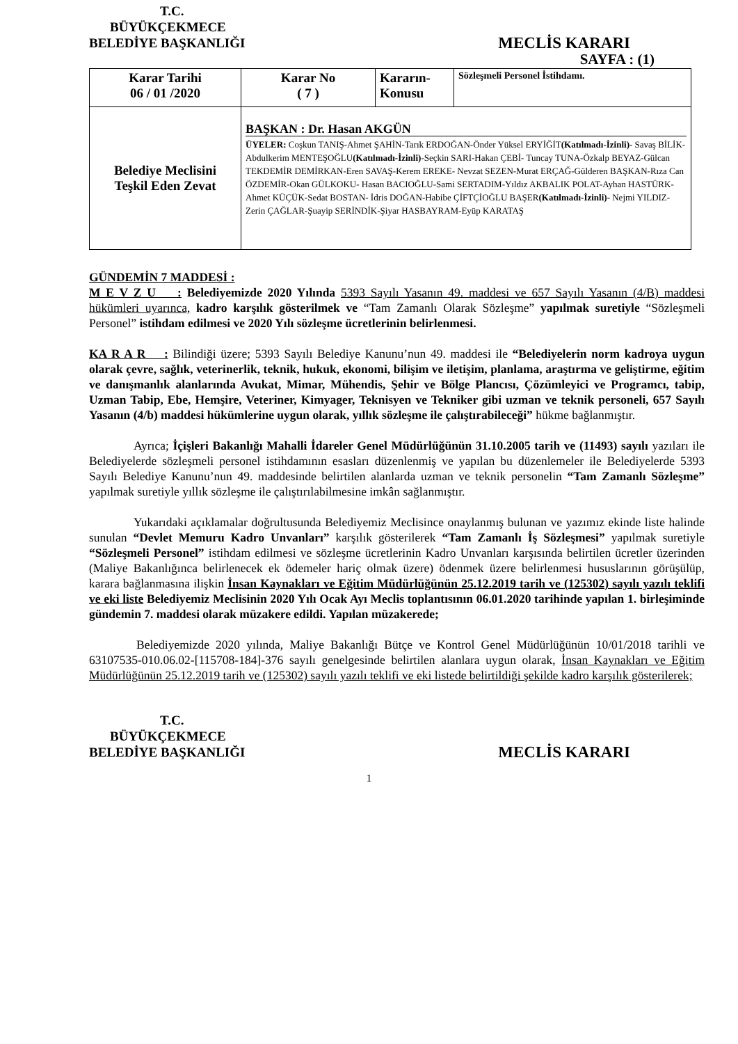T.C.
BÜYÜKÇEKMECE
BELEDİYE BAŞKANLIĞI MECLİS KARARI
SAYFA : (1)
| Karar Tarihi 06 / 01 /2020 | Karar No ( 7 ) | Kararın- Konusu | Sözleşmeli Personel İstihdamı. |
| Belediye Meclisini Teşkil Eden Zevat | BAŞKAN : Dr. Hasan AKGÜN ÜYELER: Coşkun TANIŞ-Ahmet ŞAHİN-Tarık ERDOĞAN-Önder Yüksel ERYİĞİT (Katılmadı-İzinli) - Savaş BİLİK-Abdulkerim MENTEŞOĞLU (Katılmadı-İzinli) -Seçkin SARI-Hakan ÇEBİ- Tuncay TUNA-Özkalp BEYAZ-Gülcan TEKDEMİR DEMİRKAN-Eren SAVAŞ-Kerem EREKE- Nevzat SEZEN-Murat ERÇAĞ-Gülderen BAŞKAN-Rıza Can ÖZDEMİR-Okan GÜLKOKU- Hasan BACIOĞLU-Sami SERTADIM-Yıldız AKBALIK POLAT-Ayhan HASTÜRK- Ahmet KÜÇÜK-Sedat BOSTAN- İdris DOĞAN-Habibe ÇİFTÇİOĞLU BAŞER (Katılmadı-İzinli) - Nejmi YILDIZ-Zerin ÇAĞLAR-Şuayip SERİNDİK-Şiyar HASBAYRAM-Eyüp KARATAŞ | | |
GÜNDEMİN 7 MADDESİ :
M E V Z U : Belediyemizde 2020 Yılında 5393 Sayılı Yasanın 49. maddesi ve 657 Sayılı Yasanın (4/B) maddesi hükümleri uyarınca, kadro karşılık gösterilmek ve “Tam Zamanlı Olarak Sözleşme” yapılmak suretiyle “Sözleşmeli Personel” istihdam edilmesi ve 2020 Yılı sözleşme ücretlerinin belirlenmesi.
KA R A R : Bilindiği üzere; 5393 Sayılı Belediye Kanunu’nun 49. maddesi ile “Belediyelerin norm kadroya uygun olarak çevre, sağlık, veterinerlik, teknik, hukuk, ekonomi, bilişim ve iletişim, planlama, araştırma ve geliştirme, eğitim ve danışmanlık alanlarında Avukat, Mimar, Mühendis, Şehir ve Bölge Plancısı, Çözümleyici ve Programcı, tabip, Uzman Tabip, Ebe, Hemşire, Veteriner, Kimyager, Teknisyen ve Tekniker gibi uzman ve teknik personeli, 657 Sayılı Yasanın (4/b) maddesi hükümlerine uygun olarak, yıllık sözleşme ile çalıştırabileceği” hükme bağlanmıştır.
Ayrıca; İçişleri Bakanlığı Mahalli İdareler Genel Müdürlüğünün 31.10.2005 tarih ve (11493) sayılı yazıları ile Belediyelerde sözleşmeli personel istihdamının esasları düzenlenmiş ve yapılan bu düzenlemeler ile Belediyelerde 5393 Sayılı Belediye Kanunu’nun 49. maddesinde belirtilen alanlarda uzman ve teknik personelin “Tam Zamanlı Sözleşme” yapılmak suretiyle yıllık sözleşme ile çalıştırılabilmesine imkân sağlanmıştır.
Yukarıdaki açıklamalar doğrultusunda Belediyemiz Meclisince onaylanmış bulunan ve yazımız ekinde liste halinde sunulan “Devlet Memuru Kadro Unvanları” karşılık gösterilerek “Tam Zamanlı İş Sözleşmesi” yapılmak suretiyle “Sözleşmeli Personel” istihdam edilmesi ve sözleşme ücretlerinin Kadro Unvanları karşısında belirtilen ücretler üzerinden (Maliye Bakanlığınca belirlenecek ek ödemeler hariç olmak üzere) ödenmek üzere belirlenmesi hususlarının görüşülüp, karara bağlanmasına ilişkin İnsan Kaynakları ve Eğitim Müdürlüğünün 25.12.2019 tarih ve (125302) sayılı yazılı teklifi ve eki liste Belediyemiz Meclisinin 2020 Yılı Ocak Ayı Meclis toplantısının 06.01.2020 tarihinde yapılan 1. birleşiminde gündemin 7. maddesi olarak müzakere edildi. Yapılan müzakerede;
Belediyemizde 2020 yılında, Maliye Bakanlığı Bütçe ve Kontrol Genel Müdürlüğünün 10/01/2018 tarihli ve 63107535-010.06.02-[115708-184]-376 sayılı genelgesinde belirtilen alanlara uygun olarak, İnsan Kaynakları ve Eğitim Müdürlüğünün 25.12.2019 tarih ve (125302) sayılı yazılı teklifi ve eki listede belirtildiği şekilde kadro karşılık gösterilerek;
T.C.
BÜYÜKÇEKMECE
BELEDİYE BAŞKANLIĞI MECLİS KARARI
1